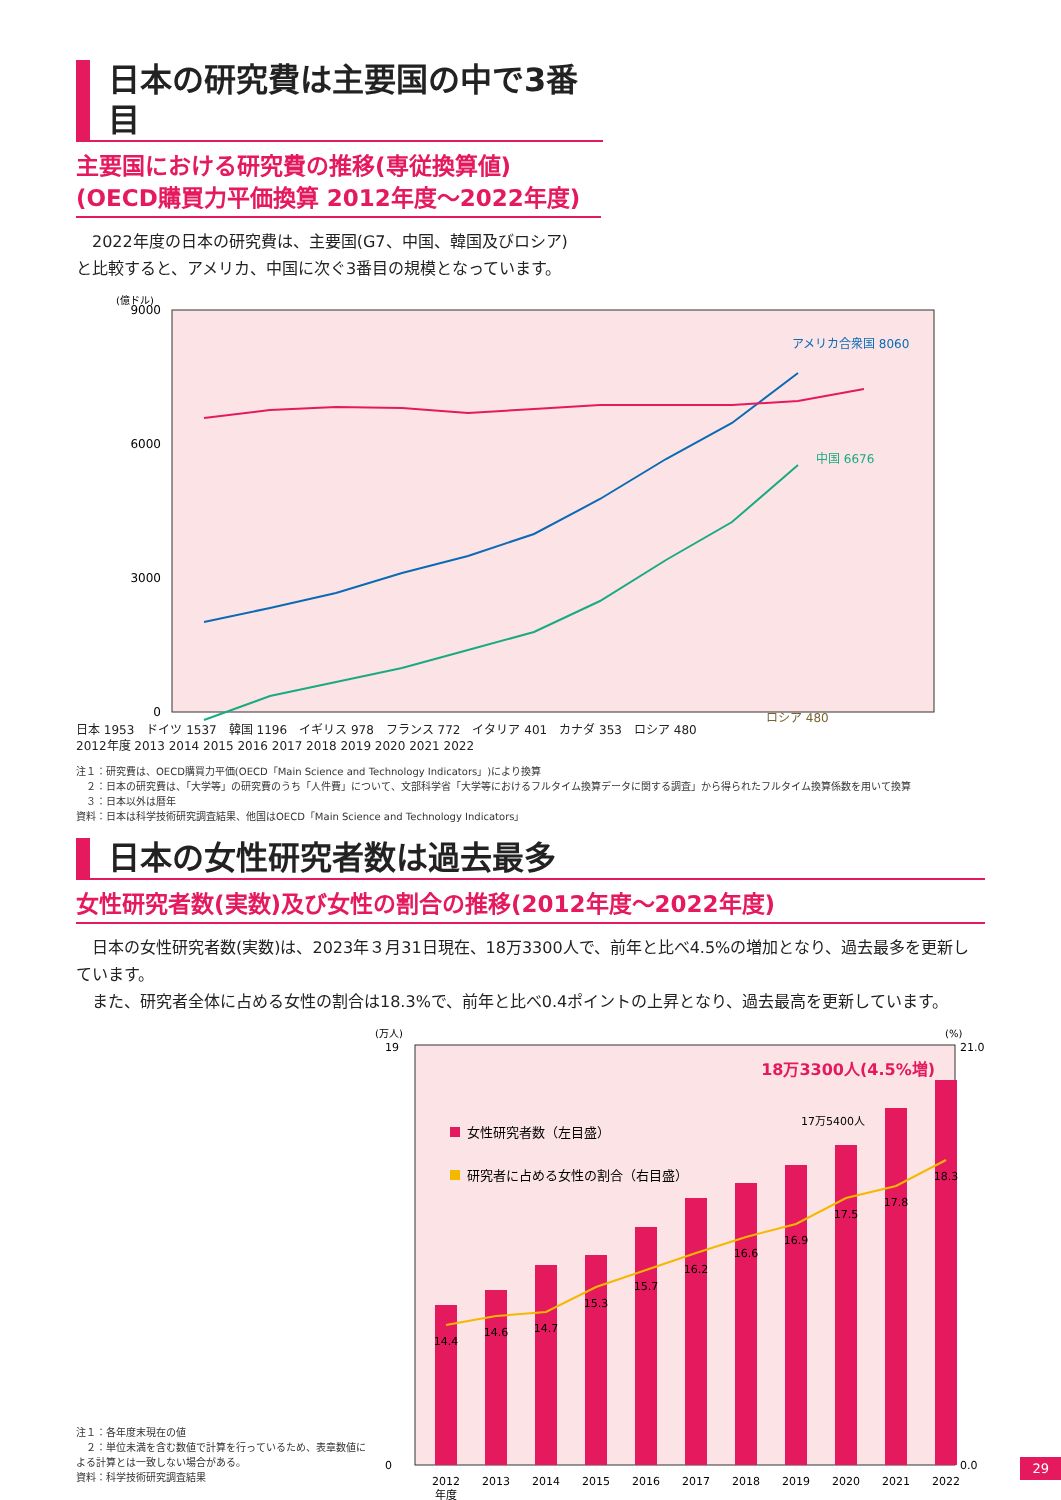日本の研究費は主要国の中で3番目
主要国における研究費の推移(専従換算値)
(OECD購買力平価換算 2012年度～2022年度)
　2022年度の日本の研究費は、主要国(G7、中国、韓国及びロシア)
と比較すると、アメリカ、中国に次ぐ3番目の規模となっています。
(億ドル)
9000
0
3000
6000
アメリカ合衆国 8060
中国 6676
ロシア 480
日本 1953　ドイツ 1537　韓国 1196　イギリス 978　フランス 772　イタリア 401　カナダ 353　ロシア 480
2012年度 2013 2014 2015 2016 2017 2018 2019 2020 2021 2022
注１：研究費は、OECD購買力平価(OECD「Main Science and Technology Indicators」)により換算
　２：日本の研究費は、「大学等」の研究費のうち「人件費」について、文部科学省「大学等におけるフルタイム換算データに関する調査」から得られたフルタイム換算係数を用いて換算
　３：日本以外は暦年
資料：日本は科学技術研究調査結果、他国はOECD「Main Science and Technology Indicators」
日本の女性研究者数は過去最多
女性研究者数(実数)及び女性の割合の推移(2012年度～2022年度)
　日本の女性研究者数(実数)は、2023年３月31日現在、18万3300人で、前年と比べ4.5%の増加となり、過去最多を更新しています。
　また、研究者全体に占める女性の割合は18.3%で、前年と比べ0.4ポイントの上昇となり、過去最高を更新しています。
注１：各年度末現在の値
　２：単位未満を含む数値で計算を行っているため、表章数値による計算とは一致しない場合がある。
資料：科学技術研究調査結果
(万人)
(%)
18万3300人(4.5%増)
17万5400人
女性研究者数（左目盛）
研究者に占める女性の割合（右目盛）
14.4
14.6
14.7
15.3
15.7
16.2
16.6
16.9
17.5
17.8
18.3
2012
2013
2014
2015
2016
2017
2018
2019
2020
2021
2022
年度
19
0
21.0
0.0
29